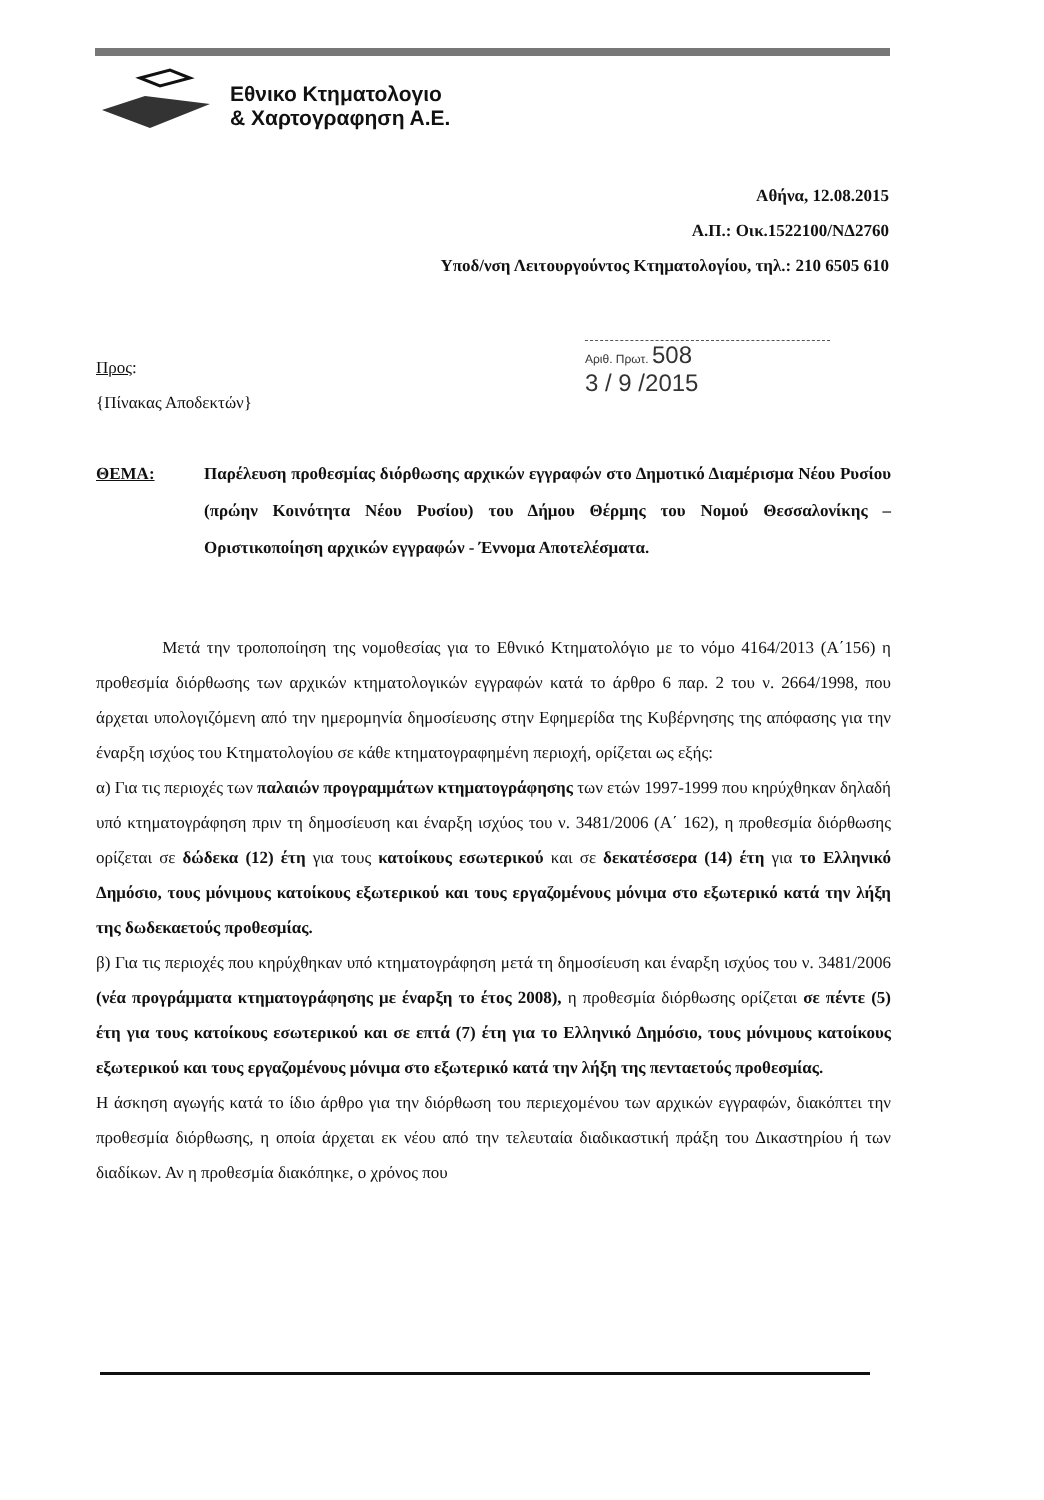Εθνικο Κτηματολογιο
& Χαρτογραφηση Α.Ε.
Αθήνα, 12.08.2015
Α.Π.: Οικ.1522100/ΝΔ2760
Υποδ/νση Λειτουργούντος Κτηματολογίου, τηλ.: 210 6505 610
Προς:
{Πίνακας Αποδεκτών}
Αριθ. Πρωτ. 508
3 / 9 /2015
ΘΕΜΑ: Παρέλευση προθεσμίας διόρθωσης αρχικών εγγραφών στο Δημοτικό Διαμέρισμα Νέου Ρυσίου (πρώην Κοινότητα Νέου Ρυσίου) του Δήμου Θέρμης του Νομού Θεσσαλονίκης – Οριστικοποίηση αρχικών εγγραφών - Έννομα Αποτελέσματα.
Μετά την τροποποίηση της νομοθεσίας για το Εθνικό Κτηματολόγιο με το νόμο 4164/2013 (Α΄156) η προθεσμία διόρθωσης των αρχικών κτηματολογικών εγγραφών κατά το άρθρο 6 παρ. 2 του ν. 2664/1998, που άρχεται υπολογιζόμενη από την ημερομηνία δημοσίευσης στην Εφημερίδα της Κυβέρνησης της απόφασης για την έναρξη ισχύος του Κτηματολογίου σε κάθε κτηματογραφημένη περιοχή, ορίζεται ως εξής:
α) Για τις περιοχές των παλαιών προγραμμάτων κτηματογράφησης των ετών 1997-1999 που κηρύχθηκαν δηλαδή υπό κτηματογράφηση πριν τη δημοσίευση και έναρξη ισχύος του ν. 3481/2006 (Α΄ 162), η προθεσμία διόρθωσης ορίζεται σε δώδεκα (12) έτη για τους κατοίκους εσωτερικού και σε δεκατέσσερα (14) έτη για το Ελληνικό Δημόσιο, τους μόνιμους κατοίκους εξωτερικού και τους εργαζομένους μόνιμα στο εξωτερικό κατά την λήξη της δωδεκαετούς προθεσμίας.
β) Για τις περιοχές που κηρύχθηκαν υπό κτηματογράφηση μετά τη δημοσίευση και έναρξη ισχύος του ν. 3481/2006 (νέα προγράμματα κτηματογράφησης με έναρξη το έτος 2008), η προθεσμία διόρθωσης ορίζεται σε πέντε (5) έτη για τους κατοίκους εσωτερικού και σε επτά (7) έτη για το Ελληνικό Δημόσιο, τους μόνιμους κατοίκους εξωτερικού και τους εργαζομένους μόνιμα στο εξωτερικό κατά την λήξη της πενταετούς προθεσμίας.
Η άσκηση αγωγής κατά το ίδιο άρθρο για την διόρθωση του περιεχομένου των αρχικών εγγραφών, διακόπτει την προθεσμία διόρθωσης, η οποία άρχεται εκ νέου από την τελευταία διαδικαστική πράξη του Δικαστηρίου ή των διαδίκων. Αν η προθεσμία διακόπηκε, ο χρόνος που